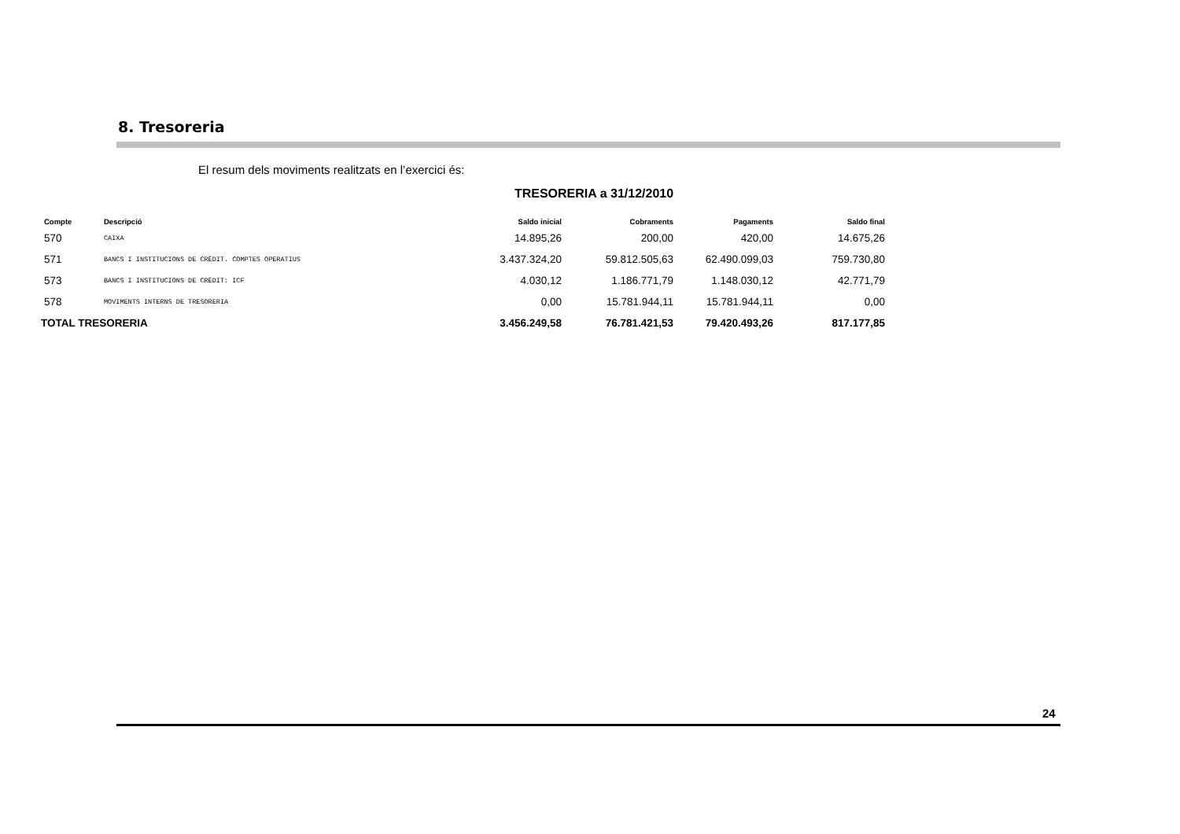8. Tresoreria
El resum dels moviments realitzats en l’exercici és:
TRESORERIA a 31/12/2010
| Compte | Descripció | Saldo inicial | Cobraments | Pagaments | Saldo final |
| --- | --- | --- | --- | --- | --- |
| 570 | CAIXA | 14.895,26 | 200,00 | 420,00 | 14.675,26 |
| 571 | BANCS I INSTITUCIONS DE CRÈDIT. COMPTES OPERATIUS | 3.437.324,20 | 59.812.505,63 | 62.490.099,03 | 759.730,80 |
| 573 | BANCS I INSTITUCIONS DE CRÈDIT: ICF | 4.030,12 | 1.186.771,79 | 1.148.030,12 | 42.771,79 |
| 578 | MOVIMENTS INTERNS DE TRESORERIA | 0,00 | 15.781.944,11 | 15.781.944,11 | 0,00 |
| TOTAL TRESORERIA | | 3.456.249,58 | 76.781.421,53 | 79.420.493,26 | 817.177,85 |
24